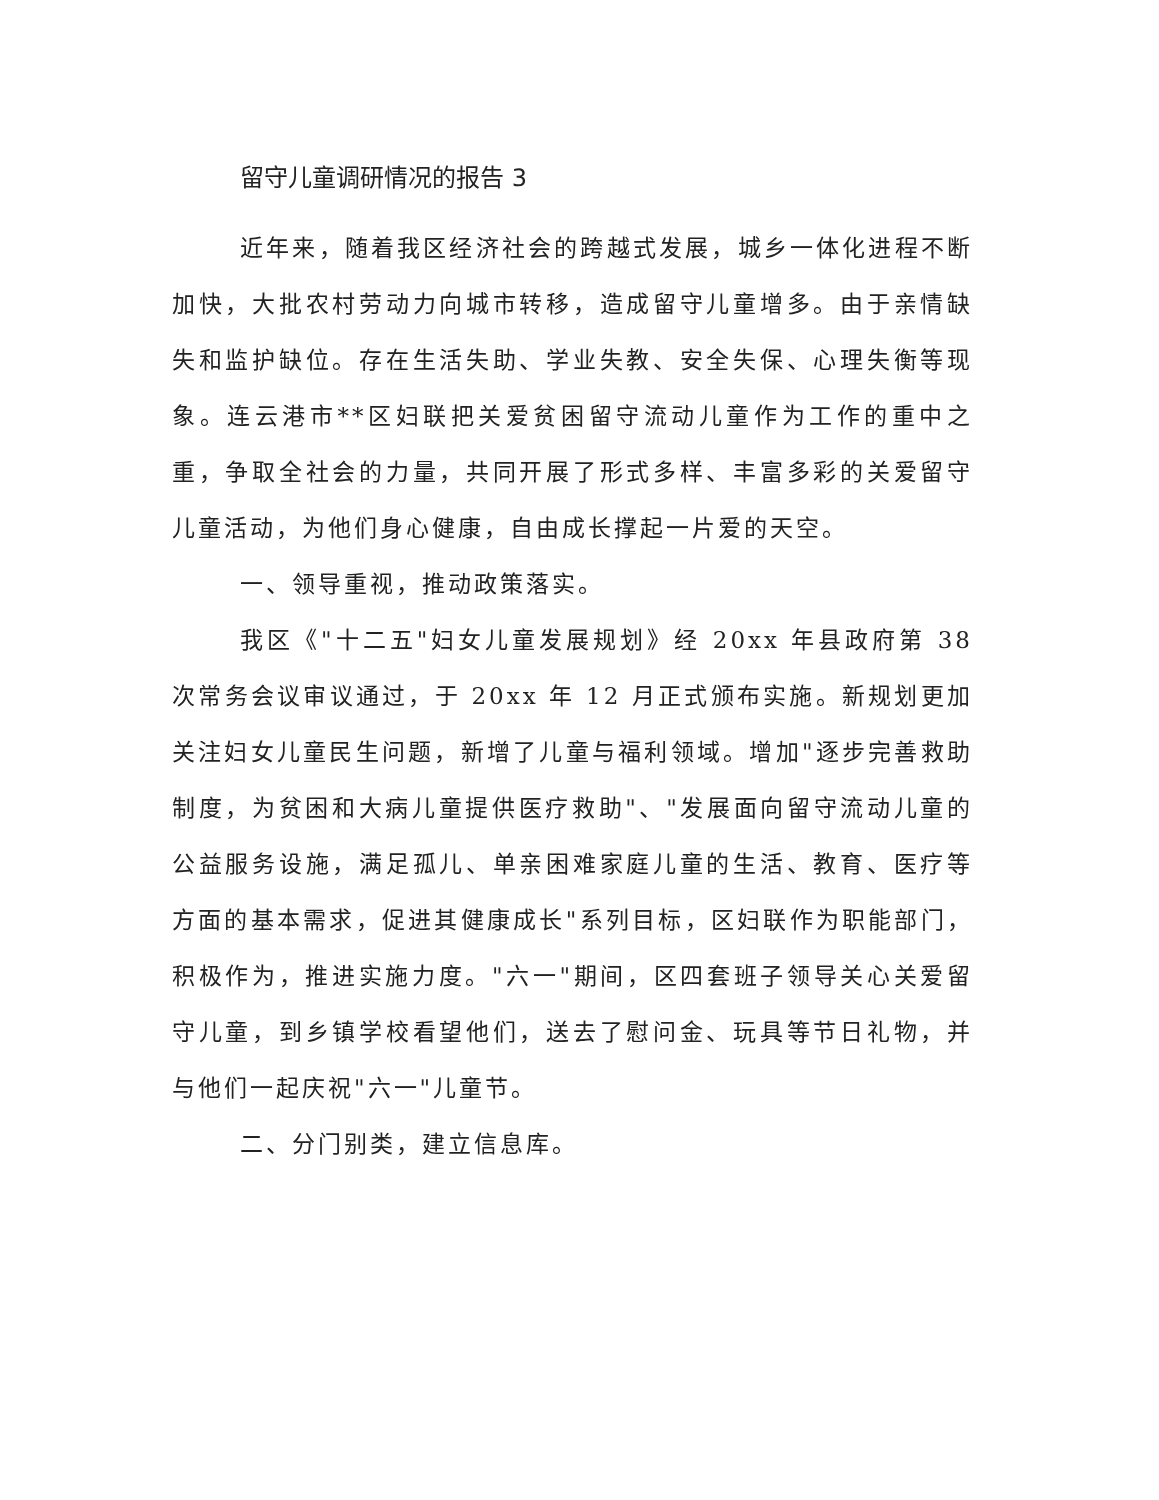留守儿童调研情况的报告 3
近年来，随着我区经济社会的跨越式发展，城乡一体化进程不断加快，大批农村劳动力向城市转移，造成留守儿童增多。由于亲情缺失和监护缺位。存在生活失助、学业失教、安全失保、心理失衡等现象。连云港市**区妇联把关爱贫困留守流动儿童作为工作的重中之重，争取全社会的力量，共同开展了形式多样、丰富多彩的关爱留守儿童活动，为他们身心健康，自由成长撑起一片爱的天空。
一、领导重视，推动政策落实。
我区《"十二五"妇女儿童发展规划》经 20xx 年县政府第 38 次常务会议审议通过，于 20xx 年 12 月正式颁布实施。新规划更加关注妇女儿童民生问题，新增了儿童与福利领域。增加"逐步完善救助制度，为贫困和大病儿童提供医疗救助"、"发展面向留守流动儿童的公益服务设施，满足孤儿、单亲困难家庭儿童的生活、教育、医疗等方面的基本需求，促进其健康成长"系列目标，区妇联作为职能部门，积极作为，推进实施力度。"六一"期间，区四套班子领导关心关爱留守儿童，到乡镇学校看望他们，送去了慰问金、玩具等节日礼物，并与他们一起庆祝"六一"儿童节。
二、分门别类，建立信息库。